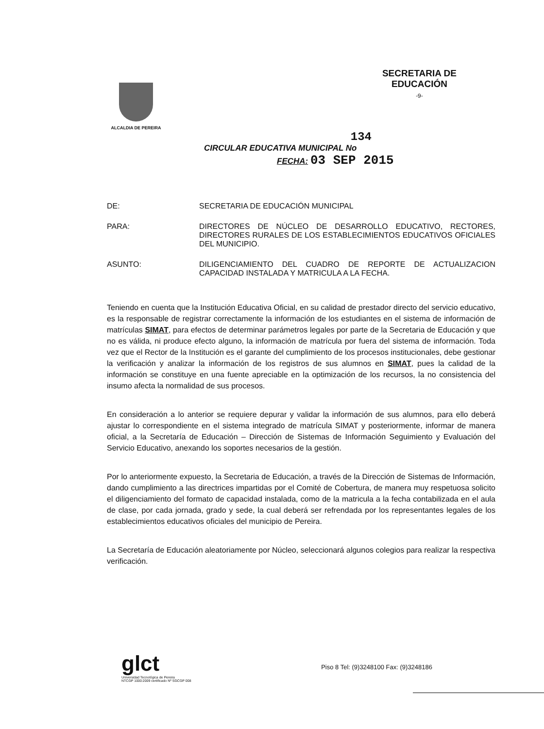ALCALDIA DE PEREIRA
SECRETARIA DE
EDUCACIÓN
-9-
134
CIRCULAR EDUCATIVA MUNICIPAL No
FECHA: 03 SEP 2015
DE: SECRETARIA DE EDUCACIÓN MUNICIPAL
PARA: DIRECTORES DE NÚCLEO DE DESARROLLO EDUCATIVO, RECTORES, DIRECTORES RURALES DE LOS ESTABLECIMIENTOS EDUCATIVOS OFICIALES DEL MUNICIPIO.
ASUNTO: DILIGENCIAMIENTO DEL CUADRO DE REPORTE DE ACTUALIZACION CAPACIDAD INSTALADA Y MATRICULA A LA FECHA.
Teniendo en cuenta que la Institución Educativa Oficial, en su calidad de prestador directo del servicio educativo, es la responsable de registrar correctamente la información de los estudiantes en el sistema de información de matrículas SIMAT, para efectos de determinar parámetros legales por parte de la Secretaria de Educación y que no es válida, ni produce efecto alguno, la información de matrícula por fuera del sistema de información. Toda vez que el Rector de la Institución es el garante del cumplimiento de los procesos institucionales, debe gestionar la verificación y analizar la información de los registros de sus alumnos en SIMAT, pues la calidad de la información se constituye en una fuente apreciable en la optimización de los recursos, la no consistencia del insumo afecta la normalidad de sus procesos.
En consideración a lo anterior se requiere depurar y validar la información de sus alumnos, para ello deberá ajustar lo correspondiente en el sistema integrado de matrícula SIMAT y posteriormente, informar de manera oficial, a la Secretaría de Educación – Dirección de Sistemas de Información Seguimiento y Evaluación del Servicio Educativo, anexando los soportes necesarios de la gestión.
Por lo anteriormente expuesto, la Secretaria de Educación, a través de la Dirección de Sistemas de Información, dando cumplimiento a las directrices impartidas por el Comité de Cobertura, de manera muy respetuosa solicito el diligenciamiento del formato de capacidad instalada, como de la matricula a la fecha contabilizada en el aula de clase, por cada jornada, grado y sede, la cual deberá ser refrendada por los representantes legales de los establecimientos educativos oficiales del municipio de Pereira.
La Secretaría de Educación aleatoriamente por Núcleo, seleccionará algunos colegios para realizar la respectiva verificación.
glct
Universidad Tecnológica de Pereira
NTCGP 1000:2009 certificado Nº SGCGP 008
Piso 8 Tel: (9)3248100 Fax: (9)3248186